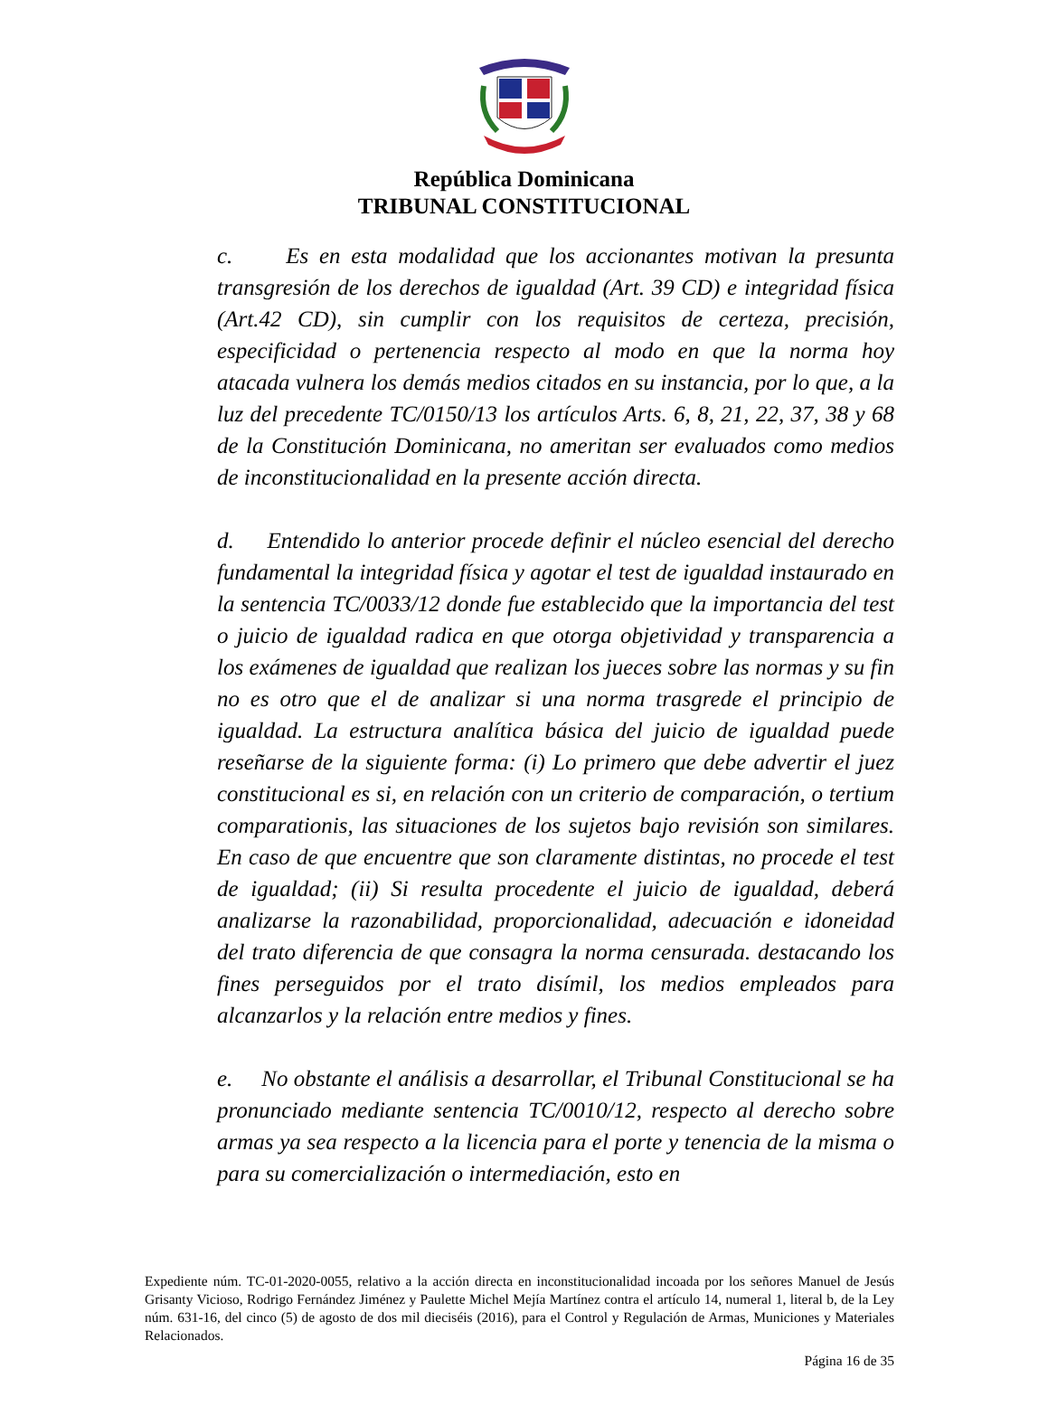República Dominicana
TRIBUNAL CONSTITUCIONAL
c. Es en esta modalidad que los accionantes motivan la presunta transgresión de los derechos de igualdad (Art. 39 CD) e integridad física (Art.42 CD), sin cumplir con los requisitos de certeza, precisión, especificidad o pertenencia respecto al modo en que la norma hoy atacada vulnera los demás medios citados en su instancia, por lo que, a la luz del precedente TC/0150/13 los artículos Arts. 6, 8, 21, 22, 37, 38 y 68 de la Constitución Dominicana, no ameritan ser evaluados como medios de inconstitucionalidad en la presente acción directa.
d. Entendido lo anterior procede definir el núcleo esencial del derecho fundamental la integridad física y agotar el test de igualdad instaurado en la sentencia TC/0033/12 donde fue establecido que la importancia del test o juicio de igualdad radica en que otorga objetividad y transparencia a los exámenes de igualdad que realizan los jueces sobre las normas y su fin no es otro que el de analizar si una norma trasgrede el principio de igualdad. La estructura analítica básica del juicio de igualdad puede reseñarse de la siguiente forma: (i) Lo primero que debe advertir el juez constitucional es si, en relación con un criterio de comparación, o tertium comparationis, las situaciones de los sujetos bajo revisión son similares. En caso de que encuentre que son claramente distintas, no procede el test de igualdad; (ii) Si resulta procedente el juicio de igualdad, deberá analizarse la razonabilidad, proporcionalidad, adecuación e idoneidad del trato diferencia de que consagra la norma censurada. destacando los fines perseguidos por el trato disímil, los medios empleados para alcanzarlos y la relación entre medios y fines.
e. No obstante el análisis a desarrollar, el Tribunal Constitucional se ha pronunciado mediante sentencia TC/0010/12, respecto al derecho sobre armas ya sea respecto a la licencia para el porte y tenencia de la misma o para su comercialización o intermediación, esto en
Expediente núm. TC-01-2020-0055, relativo a la acción directa en inconstitucionalidad incoada por los señores Manuel de Jesús Grisanty Vicioso, Rodrigo Fernández Jiménez y Paulette Michel Mejía Martínez contra el artículo 14, numeral 1, literal b, de la Ley núm. 631-16, del cinco (5) de agosto de dos mil dieciséis (2016), para el Control y Regulación de Armas, Municiones y Materiales Relacionados.
Página 16 de 35